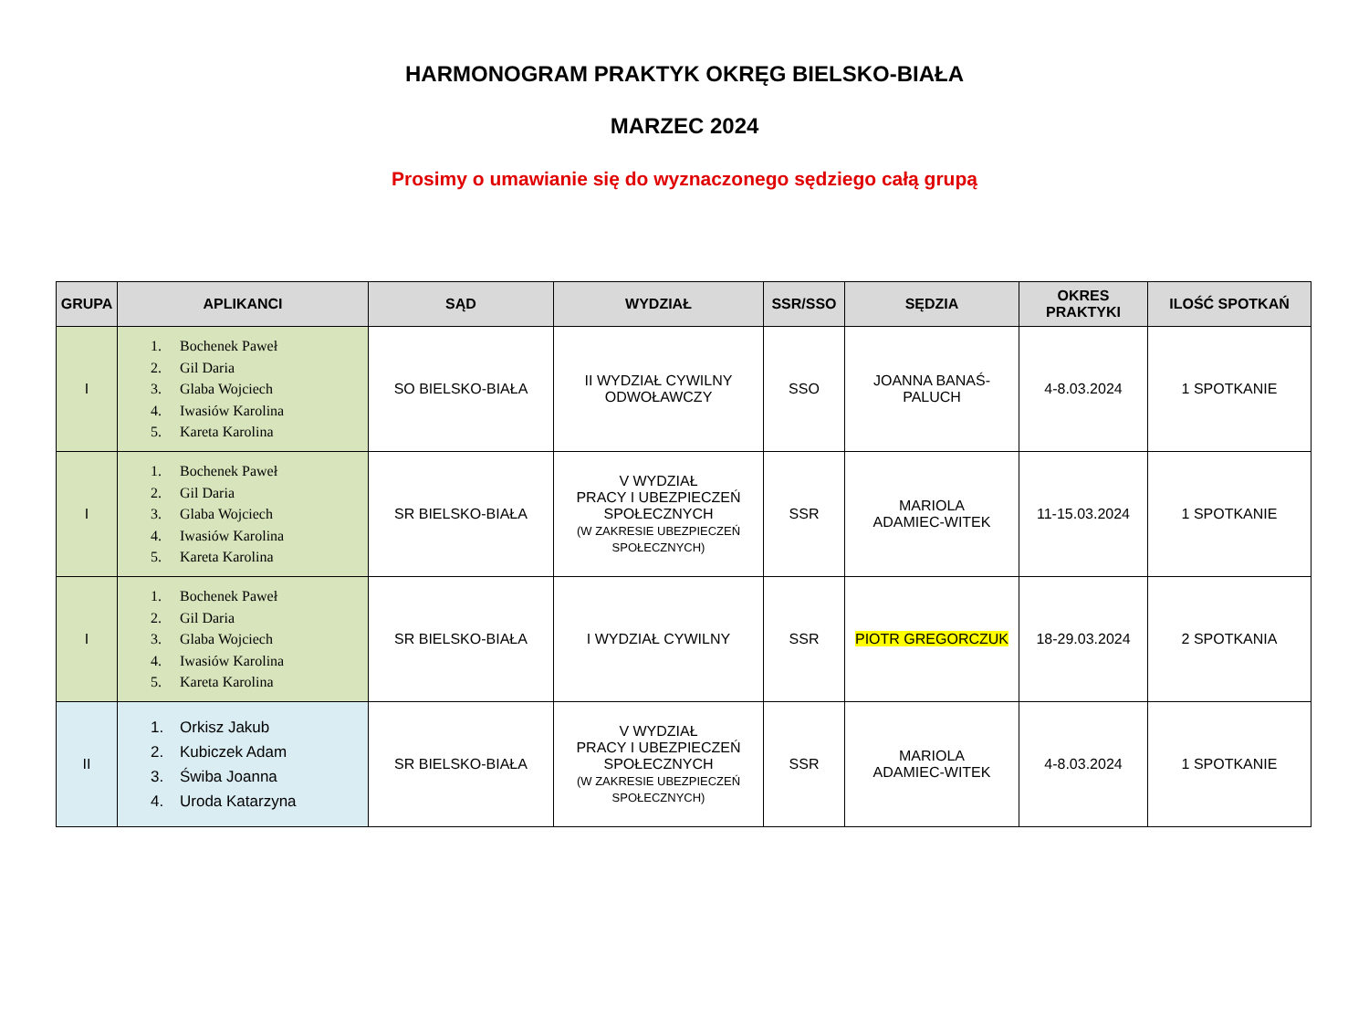HARMONOGRAM PRAKTYK OKRĘG BIELSKO-BIAŁA
MARZEC 2024
Prosimy o umawianie się do wyznaczonego sędziego całą grupą
| GRUPA | APLIKANCI | SĄD | WYDZIAŁ | SSR/SSO | SĘDZIA | OKRES PRAKTYKI | ILOŚĆ SPOTKAŃ |
| --- | --- | --- | --- | --- | --- | --- | --- |
| I | 1. Bochenek Paweł 2. Gil Daria 3. Glaba Wojciech 4. Iwasiów Karolina 5. Kareta Karolina | SO BIELSKO-BIAŁA | II WYDZIAŁ CYWILNY ODWOŁAWCZY | SSO | JOANNA BANAŚ- PALUCH | 4-8.03.2024 | 1 SPOTKANIE |
| I | 1. Bochenek Paweł 2. Gil Daria 3. Glaba Wojciech 4. Iwasiów Karolina 5. Kareta Karolina | SR BIELSKO-BIAŁA | V WYDZIAŁ PRACY I UBEZPIECZEŃ SPOŁECZNYCH (W ZAKRESIE UBEZPIECZEŃ SPOŁECZNYCH) | SSR | MARIOLA ADAMIEC-WITEK | 11-15.03.2024 | 1 SPOTKANIE |
| I | 1. Bochenek Paweł 2. Gil Daria 3. Glaba Wojciech 4. Iwasiów Karolina 5. Kareta Karolina | SR BIELSKO-BIAŁA | I WYDZIAŁ CYWILNY | SSR | PIOTR GREGORCZUK | 18-29.03.2024 | 2 SPOTKANIA |
| II | 1. Orkisz Jakub 2. Kubiczek Adam 3. Świba Joanna 4. Uroda Katarzyna | SR BIELSKO-BIAŁA | V WYDZIAŁ PRACY I UBEZPIECZEŃ SPOŁECZNYCH (W ZAKRESIE UBEZPIECZEŃ SPOŁECZNYCH) | SSR | MARIOLA ADAMIEC-WITEK | 4-8.03.2024 | 1 SPOTKANIE |